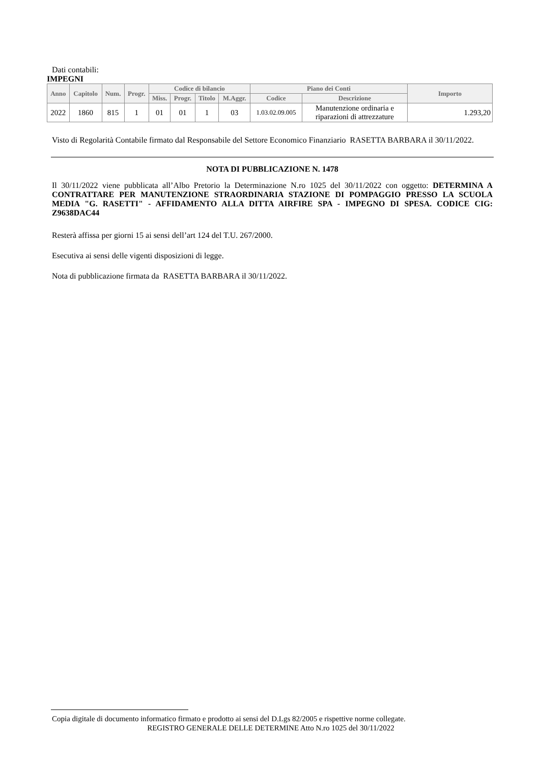Dati contabili:
IMPEGNI
| Anno | Capitolo | Num. | Progr. | Codice di bilancio | | | | Piano dei Conti | | Importo |
| --- | --- | --- | --- | --- | --- | --- | --- | --- | --- | --- |
| | | | | Miss. | Progr. | Titolo | M.Aggr. | Codice | Descrizione | |
| 2022 | 1860 | 815 | 1 | 01 | 01 | 1 | 03 | 1.03.02.09.005 | Manutenzione ordinaria e riparazioni di attrezzature | 1.293,20 |
Visto di Regolarità Contabile firmato dal Responsabile del Settore Economico Finanziario RASETTA BARBARA il 30/11/2022.
NOTA DI PUBBLICAZIONE N. 1478
Il 30/11/2022 viene pubblicata all’Albo Pretorio la Determinazione N.ro 1025 del 30/11/2022 con oggetto: DETERMINA A CONTRATTARE PER MANUTENZIONE STRAORDINARIA STAZIONE DI POMPAGGIO PRESSO LA SCUOLA MEDIA "G. RASETTI" - AFFIDAMENTO ALLA DITTA AIRFIRE SPA - IMPEGNO DI SPESA. CODICE CIG: Z9638DAC44
Resterà affissa per giorni 15 ai sensi dell’art 124 del T.U. 267/2000.
Esecutiva ai sensi delle vigenti disposizioni di legge.
Nota di pubblicazione firmata da RASETTA BARBARA il 30/11/2022.
Copia digitale di documento informatico firmato e prodotto ai sensi del D.Lgs 82/2005 e rispettive norme collegate.
REGISTRO GENERALE DELLE DETERMINE Atto N.ro 1025 del 30/11/2022